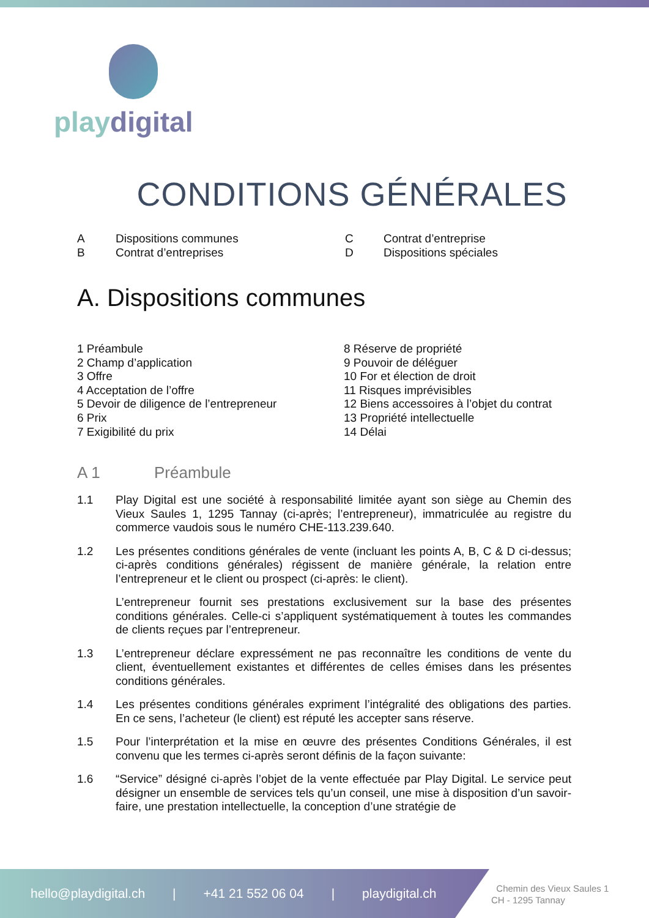playdigital
CONDITIONS GÉNÉRALES
A
Dispositions communes
C
Contrat d’entreprise
B
Contrat d’entreprises
D
Dispositions spéciales
A. Dispositions communes
1 Préambule
2 Champ d’application
3 Offre
4 Acceptation de l’offre
5 Devoir de diligence de l’entrepreneur
6 Prix
7 Exigibilité du prix
8 Réserve de propriété
9 Pouvoir de déléguer
10 For et élection de droit
11 Risques imprévisibles
12 Biens accessoires à l’objet du contrat
13 Propriété intellectuelle
14 Délai
A 1 Préambule
1.1 Play Digital est une société à responsabilité limitée ayant son siège au Chemin des Vieux Saules 1, 1295 Tannay (ci-après; l’entrepreneur), immatriculée au registre du commerce vaudois sous le numéro CHE-113.239.640.
1.2 Les présentes conditions générales de vente (incluant les points A, B, C & D ci-dessus; ci-après conditions générales) régissent de manière générale, la relation entre l’entrepreneur et le client ou prospect (ci-après: le client).
L’entrepreneur fournit ses prestations exclusivement sur la base des présentes conditions générales. Celle-ci s’appliquent systématiquement à toutes les commandes de clients reçues par l’entrepreneur.
1.3 L’entrepreneur déclare expressément ne pas reconnaître les conditions de vente du client, éventuellement existantes et différentes de celles émises dans les présentes conditions générales.
1.4 Les présentes conditions générales expriment l’intégralité des obligations des parties. En ce sens, l’acheteur (le client) est réputé les accepter sans réserve.
1.5 Pour l’interprétation et la mise en œuvre des présentes Conditions Générales, il est convenu que les termes ci-après seront définis de la façon suivante:
1.6 “Service” désigné ci-après l’objet de la vente effectuée par Play Digital. Le service peut désigner un ensemble de services tels qu’un conseil, une mise à disposition d’un savoir-faire, une prestation intellectuelle, la conception d’une stratégie de
hello@playdigital.ch | +41 21 552 06 04 | playdigital.ch
Chemin des Vieux Saules 1
CH - 1295 Tannay